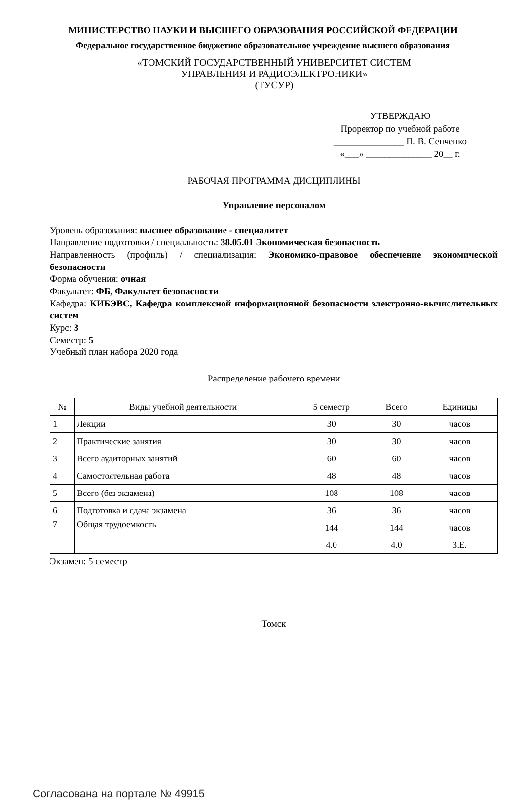МИНИСТЕРСТВО НАУКИ И ВЫСШЕГО ОБРАЗОВАНИЯ РОССИЙСКОЙ ФЕДЕРАЦИИ
Федеральное государственное бюджетное образовательное учреждение высшего образования
«ТОМСКИЙ ГОСУДАРСТВЕННЫЙ УНИВЕРСИТЕТ СИСТЕМ
УПРАВЛЕНИЯ И РАДИОЭЛЕКТРОНИКИ»
(ТУСУР)
УТВЕРЖДАЮ
Проректор по учебной работе
_______________ П. В. Сенченко
«___» ______________ 20__ г.
РАБОЧАЯ ПРОГРАММА ДИСЦИПЛИНЫ
Управление персоналом
Уровень образования: высшее образование - специалитет
Направление подготовки / специальность: 38.05.01 Экономическая безопасность
Направленность (профиль) / специализация: Экономико-правовое обеспечение экономической безопасности
Форма обучения: очная
Факультет: ФБ, Факультет безопасности
Кафедра: КИБЭВС, Кафедра комплексной информационной безопасности электронно-вычислительных систем
Курс: 3
Семестр: 5
Учебный план набора 2020 года
Распределение рабочего времени
| № | Виды учебной деятельности | 5 семестр | Всего | Единицы |
| --- | --- | --- | --- | --- |
| 1 | Лекции | 30 | 30 | часов |
| 2 | Практические занятия | 30 | 30 | часов |
| 3 | Всего аудиторных занятий | 60 | 60 | часов |
| 4 | Самостоятельная работа | 48 | 48 | часов |
| 5 | Всего (без экзамена) | 108 | 108 | часов |
| 6 | Подготовка и сдача экзамена | 36 | 36 | часов |
| 7 | Общая трудоемкость | 144 | 144 | часов |
| | | 4.0 | 4.0 | З.Е. |
Экзамен: 5 семестр
Томск
Согласована на портале № 49915